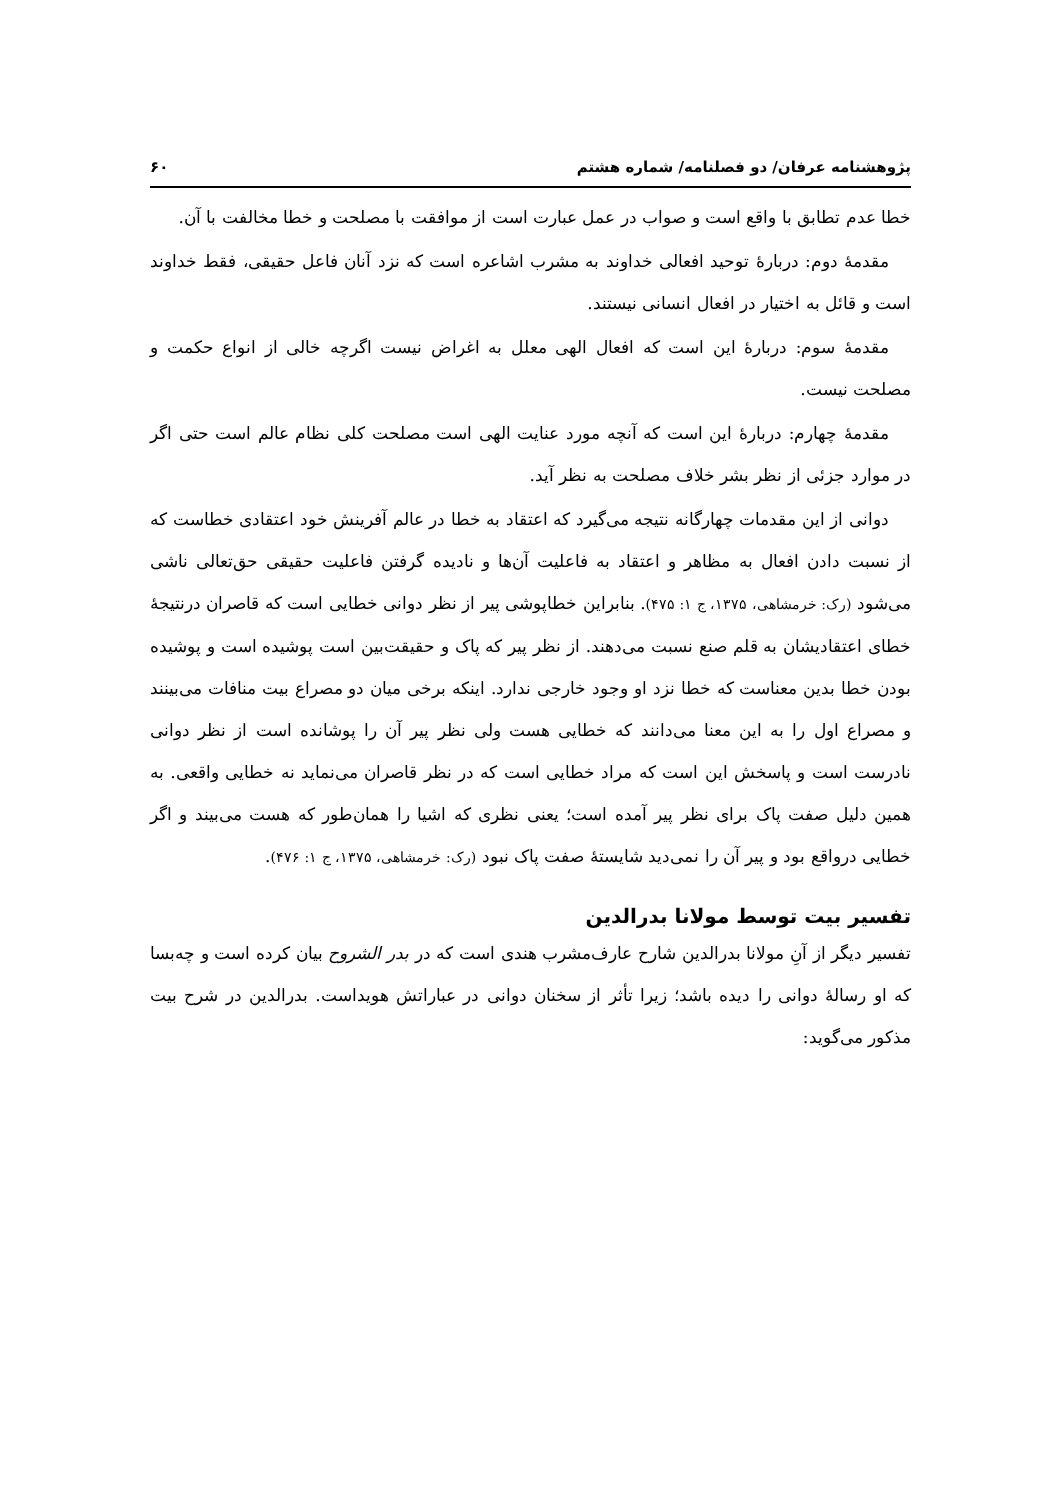پژوهشنامه عرفان/ دو فصلنامه/ شماره هشتم ۶۰
خطا عدم تطابق با واقع است و صواب در عمل عبارت است از موافقت با مصلحت و خطا مخالفت با آن.
مقدمهٔ دوم: دربارهٔ توحید افعالی خداوند به مشرب اشاعره است که نزد آنان فاعل حقیقی، فقط خداوند است و قائل به اختیار در افعال انسانی نیستند.
مقدمهٔ سوم: دربارهٔ این است که افعال الهی معلل به اغراض نیست اگرچه خالی از انواع حکمت و مصلحت نیست.
مقدمهٔ چهارم: دربارهٔ این است که آنچه مورد عنایت الهی است مصلحت کلی نظام عالم است حتی اگر در موارد جزئی از نظر بشر خلاف مصلحت به نظر آید.
دوانی از این مقدمات چهارگانه نتیجه می‌گیرد که اعتقاد به خطا در عالم آفرینش خود اعتقادی خطاست که از نسبت دادن افعال به مظاهر و اعتقاد به فاعلیت آن‌ها و نادیده گرفتن فاعلیت حقیقی حق‌تعالی ناشی می‌شود (رک: خرمشاهی، ۱۳۷۵، ج ۱: ۴۷۵). بنابراین خطاپوشی پیر از نظر دوانی خطایی است که قاصران درنتیجهٔ خطای اعتقادیشان به قلم صنع نسبت می‌دهند. از نظر پیر که پاک و حقیقت‌بین است پوشیده است و پوشیده بودن خطا بدین معناست که خطا نزد او وجود خارجی ندارد. اینکه برخی میان دو مصراع بیت منافات می‌بینند و مصراع اول را به این معنا می‌دانند که خطایی هست ولی نظر پیر آن را پوشانده است از نظر دوانی نادرست است و پاسخش این است که مراد خطایی است که در نظر قاصران می‌نماید نه خطایی واقعی. به همین دلیل صفت پاک برای نظر پیر آمده است؛ یعنی نظری که اشیا را همان‌طور که هست می‌بیند و اگر خطایی درواقع بود و پیر آن را نمی‌دید شایستهٔ صفت پاک نبود (رک: خرمشاهی، ۱۳۷۵، ج ۱: ۴۷۶).
تفسیر بیت توسط مولانا بدرالدین
تفسیر دیگر از آنِ مولانا بدرالدین شارح عارف‌مشرب هندی است که در بدر الشروح بیان کرده است و چه‌بسا که او رسالهٔ دوانی را دیده باشد؛ زیرا تأثر از سخنان دوانی در عباراتش هویداست. بدرالدین در شرح بیت مذکور می‌گوید: